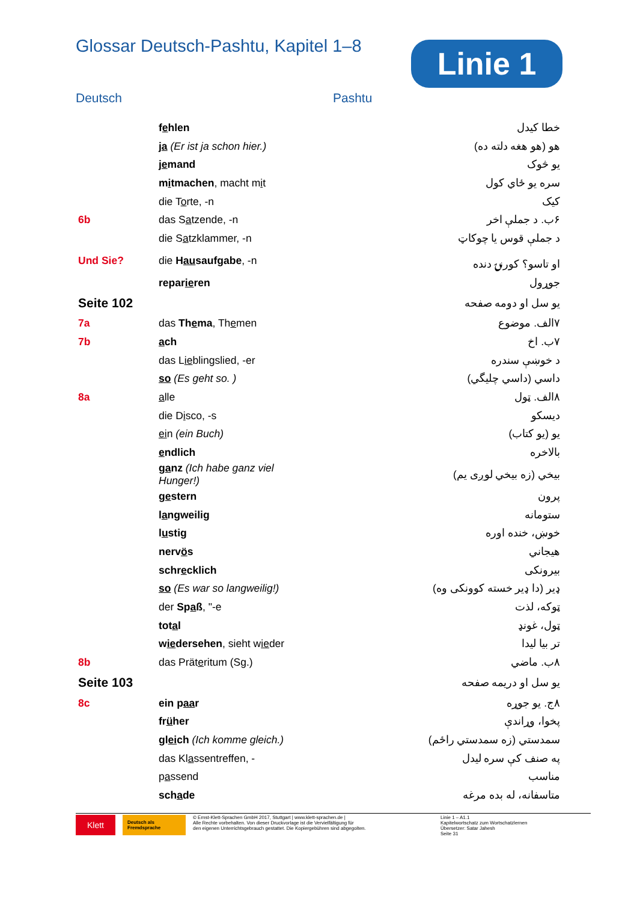Glossar Deutsch-Pashtu, Kapitel 1–8
Linie 1
Deutsch Pashtu
| | f e hlen | خطا کيدل |
| | ja (Er ist ja schon hier.) | هو (هو هغه دلته ده) |
| | je mand | يو څوک |
| | m i tmachen , macht m i t | سره يو ځاي کول |
| | die T o rte, -n | کيک |
| 6b | das S a tzende, -n | ۶ب. د جملې اخر |
| | die S a tzklammer, -n | د جملې قوس يا چوکاټ |
| Und Sie? | die H au saufgabe , -n | او تاسو؟ کورنۍ دنده |
| | repar ie ren | جوړول |
| Seite 102 | | يو سل او دومه صفحه |
| 7a | das Th e ma , Th e men | ۷الف. موضوع |
| 7b | a ch | ۷ب. اخ |
| | das L ie blingslied, -er | د خوښې سندره |
| | so (Es geht so. ) | داسي (داسي چليگي) |
| 8a | a lle | ۸الف. ټول |
| | die D i sco, -s | ديسکو |
| | ei n (ein Buch) | يو (يو کتاب) |
| | e ndlich | بالاخره |
| | g a nz (Ich habe ganz viel Hunger!) | بيخي (زه بيخي لوږی يم) |
| | g e stern | پرون |
| | l a ngweilig | ستومانه |
| | l u stig | خوښ، خنده اوره |
| | nerv ö s | هيجاني |
| | schr e cklich | بيرونکی |
| | so (Es war so langweilig!) | ډير (دا ډير خسته کوونکی وه) |
| | der Sp a ß , "-e | ټوکه، لذت |
| | tot a l | ټول، غونډ |
| | w ie dersehen , sieht w ie der | تر بيا ليدا |
| 8b | das Prät e ritum (Sg.) | ۸ب. ماضي |
| Seite 103 | | يو سل او دريمه صفحه |
| 8c | ein p aa r | ۸ج. يو جوړه |
| | fr ü her | پخوا، وړاندې |
| | gl ei ch (Ich komme gleich.) | سمدستي (زه سمدستي راځم) |
| | das Kl a ssentreffen, - | په صنف کې سره ليدل |
| | p a ssend | مناسب |
| | sch a de | متاسفانه، له بده مرغه |
Klett
Deutsch als Fremdsprache
© Ernst-Klett-Sprachen GmbH 2017, Stuttgart | www.klett-sprachen.de |
Alle Rechte vorbehalten. Von dieser Druckvorlage ist die Vervielfältigung für
den eigenen Unterrichtsgebrauch gestattet. Die Kopiergebühren sind abgegolten.
Linie 1 – A1.1
Kapitelwortschatz zum Wortschatzlernen
Übersetzer: Satar Jahesh
Seite 31